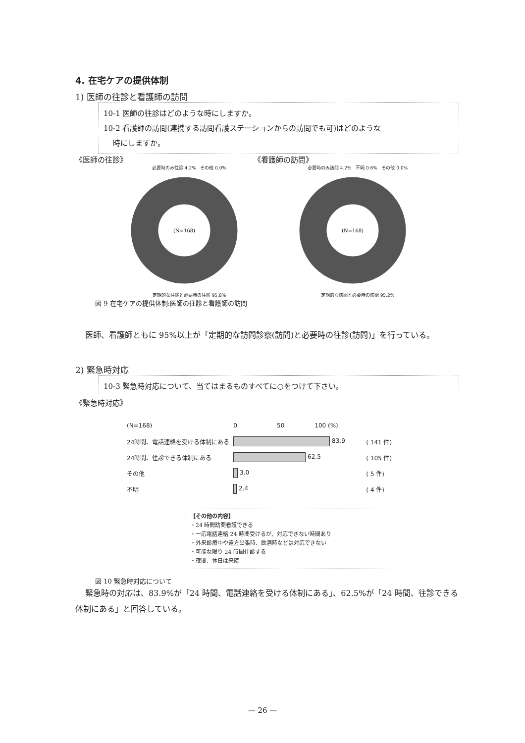4. 在宅ケアの提供体制
1) 医師の往診と看護師の訪問
10-1 医師の往診はどのような時にしますか。
10-2 看護師の訪問(連携する訪問看護ステーションからの訪問でも可)はどのような
時にしますか。
《医師の往診》 《看護師の訪問》
必要時のみ往診 4.2% その他 0.0%
(N=168)
定期的な往診と必要時の往診 95.8%
必要時のみ訪問 4.2% 不明 0.6% その他 0.0%
(N=168)
定期的な訪問と必要時の訪問 95.2%
図 9 在宅ケアの提供体制:医師の往診と看護師の訪問
医師、看護師ともに 95%以上が「定期的な訪問診察(訪問)と必要時の往診(訪問)」を行っている。
2) 緊急時対応
10-3 緊急時対応について、当てはまるものすべてに○をつけて下さい。
《緊急時対応》
| (N=168) | 0 50 100 (%) | |
| 24時間、電話連絡を受ける体制にある | 83.9 | ( 141 件) |
| 24時間、往診できる体制にある | 62.5 | ( 105 件) |
| その他 | 3.0 | ( 5 件) |
| 不明 | 2.4 | ( 4 件) |
【その他の内容】
・24 時間訪問看護できる
・一応電話連絡 24 時間受けるが、対応できない時間あり
・外来診療中や遠方出張時、飲酒時などは対応できない
・可能な限り 24 時間往診する
・夜間、休日は来院
図 10 緊急時対応について
緊急時の対応は、83.9%が「24 時間、電話連絡を受ける体制にある」、62.5%が「24 時間、往診できる体制にある」と回答している。
— 26 —